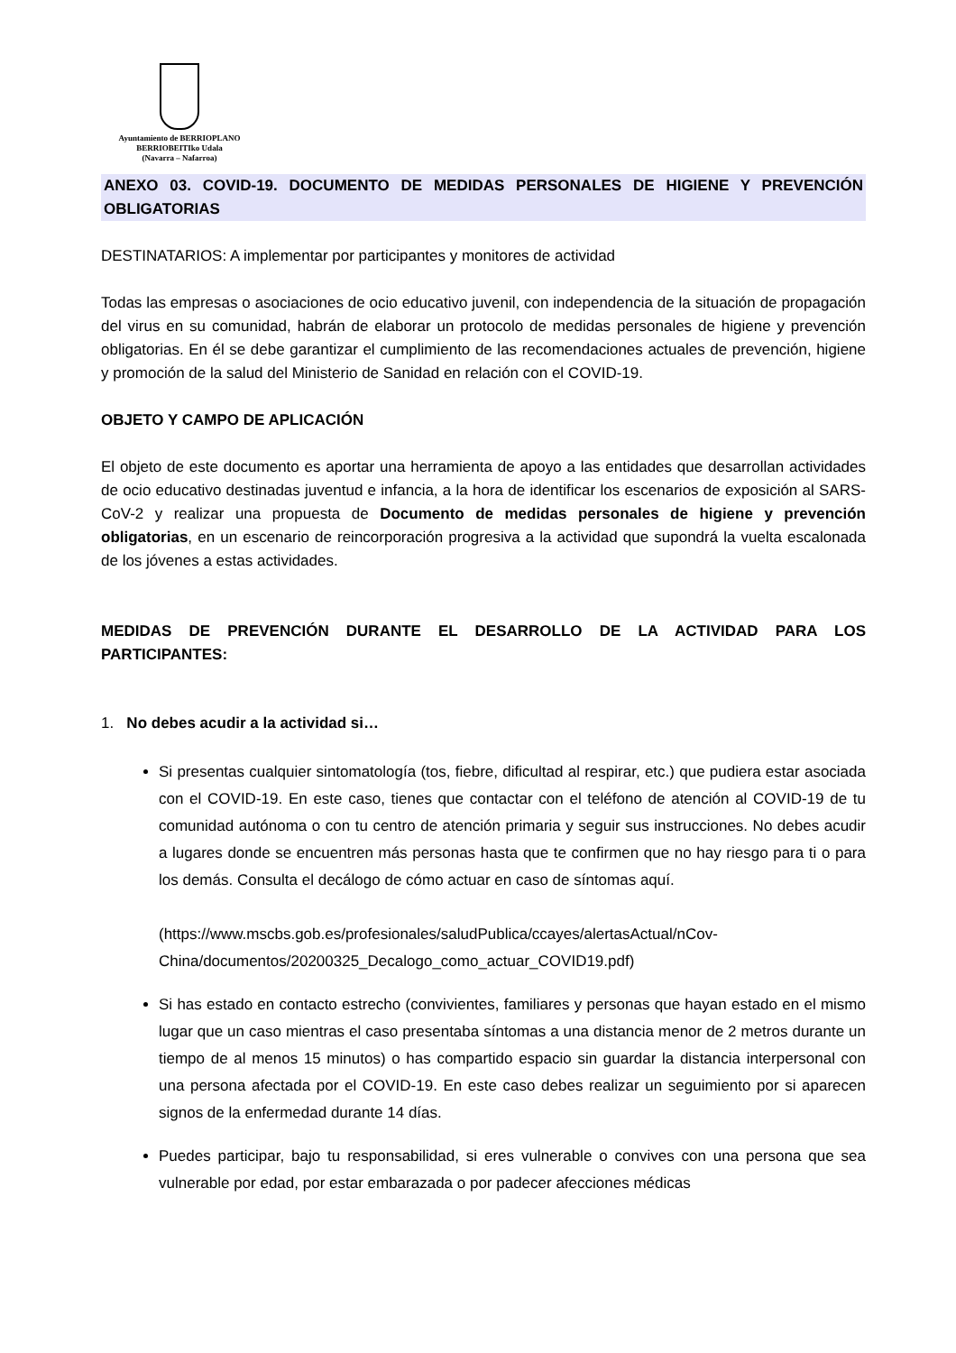Ayuntamiento de BERRIOPLANO
BERRIOBEITIko Udala
(Navarra – Nafarroa)
ANEXO 03. COVID-19. DOCUMENTO DE MEDIDAS PERSONALES DE HIGIENE Y PREVENCIÓN OBLIGATORIAS
DESTINATARIOS: A implementar por participantes y monitores de actividad
Todas las empresas o asociaciones de ocio educativo juvenil, con independencia de la situación de propagación del virus en su comunidad, habrán de elaborar un protocolo de medidas personales de higiene y prevención obligatorias. En él se debe garantizar el cumplimiento de las recomendaciones actuales de prevención, higiene y promoción de la salud del Ministerio de Sanidad en relación con el COVID-19.
OBJETO Y CAMPO DE APLICACIÓN
El objeto de este documento es aportar una herramienta de apoyo a las entidades que desarrollan actividades de ocio educativo destinadas juventud e infancia, a la hora de identificar los escenarios de exposición al SARS-CoV-2 y realizar una propuesta de Documento de medidas personales de higiene y prevención obligatorias, en un escenario de reincorporación progresiva a la actividad que supondrá la vuelta escalonada de los jóvenes a estas actividades.
MEDIDAS DE PREVENCIÓN DURANTE EL DESARROLLO DE LA ACTIVIDAD PARA LOS PARTICIPANTES:
1. No debes acudir a la actividad si…
Si presentas cualquier sintomatología (tos, fiebre, dificultad al respirar, etc.) que pudiera estar asociada con el COVID-19. En este caso, tienes que contactar con el teléfono de atención al COVID-19 de tu comunidad autónoma o con tu centro de atención primaria y seguir sus instrucciones. No debes acudir a lugares donde se encuentren más personas hasta que te confirmen que no hay riesgo para ti o para los demás. Consulta el decálogo de cómo actuar en caso de síntomas aquí.
(https://www.mscbs.gob.es/profesionales/saludPublica/ccayes/alertasActual/nCov-China/documentos/20200325_Decalogo_como_actuar_COVID19.pdf)
Si has estado en contacto estrecho (convivientes, familiares y personas que hayan estado en el mismo lugar que un caso mientras el caso presentaba síntomas a una distancia menor de 2 metros durante un tiempo de al menos 15 minutos) o has compartido espacio sin guardar la distancia interpersonal con una persona afectada por el COVID-19. En este caso debes realizar un seguimiento por si aparecen signos de la enfermedad durante 14 días.
Puedes participar, bajo tu responsabilidad, si eres vulnerable o convives con una persona que sea vulnerable por edad, por estar embarazada o por padecer afecciones médicas